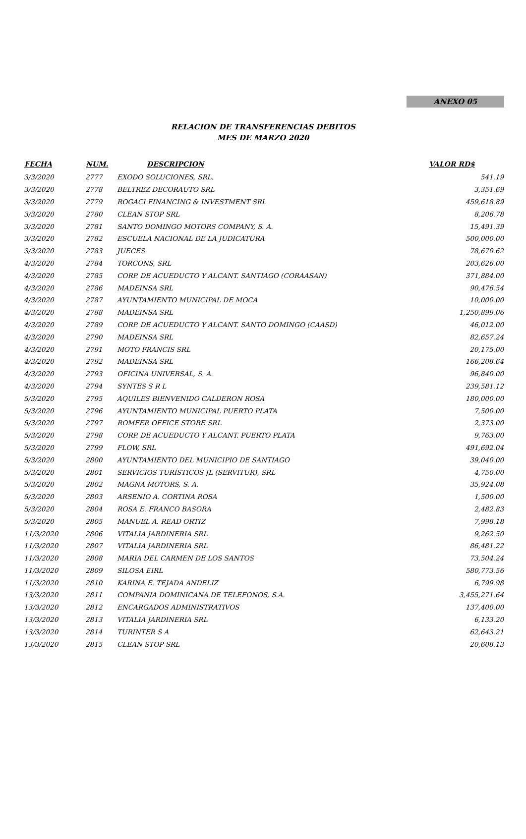ANEXO 05
RELACION DE TRANSFERENCIAS DEBITOS
MES DE MARZO 2020
| FECHA | NUM. | DESCRIPCION | VALOR RD$ |
| --- | --- | --- | --- |
| 3/3/2020 | 2777 | EXODO SOLUCIONES, SRL. | 541.19 |
| 3/3/2020 | 2778 | BELTREZ DECORAUTO SRL | 3,351.69 |
| 3/3/2020 | 2779 | ROGACI FINANCING & INVESTMENT SRL | 459,618.89 |
| 3/3/2020 | 2780 | CLEAN STOP SRL | 8,206.78 |
| 3/3/2020 | 2781 | SANTO DOMINGO MOTORS COMPANY, S. A. | 15,491.39 |
| 3/3/2020 | 2782 | ESCUELA NACIONAL DE LA JUDICATURA | 500,000.00 |
| 3/3/2020 | 2783 | JUECES | 78,670.62 |
| 4/3/2020 | 2784 | TORCONS, SRL | 203,626.00 |
| 4/3/2020 | 2785 | CORP. DE ACUEDUCTO Y ALCANT. SANTIAGO (CORAASAN) | 371,884.00 |
| 4/3/2020 | 2786 | MADEINSA SRL | 90,476.54 |
| 4/3/2020 | 2787 | AYUNTAMIENTO MUNICIPAL DE MOCA | 10,000.00 |
| 4/3/2020 | 2788 | MADEINSA SRL | 1,250,899.06 |
| 4/3/2020 | 2789 | CORP. DE ACUEDUCTO Y ALCANT. SANTO DOMINGO (CAASD) | 46,012.00 |
| 4/3/2020 | 2790 | MADEINSA SRL | 82,657.24 |
| 4/3/2020 | 2791 | MOTO FRANCIS SRL | 20,175.00 |
| 4/3/2020 | 2792 | MADEINSA SRL | 166,208.64 |
| 4/3/2020 | 2793 | OFICINA UNIVERSAL, S. A. | 96,840.00 |
| 4/3/2020 | 2794 | SYNTES S R L | 239,581.12 |
| 5/3/2020 | 2795 | AQUILES BIENVENIDO CALDERON ROSA | 180,000.00 |
| 5/3/2020 | 2796 | AYUNTAMIENTO MUNICIPAL PUERTO PLATA | 7,500.00 |
| 5/3/2020 | 2797 | ROMFER OFFICE STORE SRL | 2,373.00 |
| 5/3/2020 | 2798 | CORP. DE ACUEDUCTO Y ALCANT. PUERTO PLATA | 9,763.00 |
| 5/3/2020 | 2799 | FLOW, SRL | 491,692.04 |
| 5/3/2020 | 2800 | AYUNTAMIENTO DEL MUNICIPIO DE SANTIAGO | 39,040.00 |
| 5/3/2020 | 2801 | SERVICIOS TURÍSTICOS JL (SERVITUR), SRL | 4,750.00 |
| 5/3/2020 | 2802 | MAGNA MOTORS, S. A. | 35,924.08 |
| 5/3/2020 | 2803 | ARSENIO A. CORTINA ROSA | 1,500.00 |
| 5/3/2020 | 2804 | ROSA E. FRANCO BASORA | 2,482.83 |
| 5/3/2020 | 2805 | MANUEL A. READ ORTIZ | 7,998.18 |
| 11/3/2020 | 2806 | VITALIA JARDINERIA SRL | 9,262.50 |
| 11/3/2020 | 2807 | VITALIA JARDINERIA SRL | 86,481.22 |
| 11/3/2020 | 2808 | MARIA DEL CARMEN DE LOS SANTOS | 73,504.24 |
| 11/3/2020 | 2809 | SILOSA EIRL | 580,773.56 |
| 11/3/2020 | 2810 | KARINA E. TEJADA ANDELIZ | 6,799.98 |
| 13/3/2020 | 2811 | COMPANIA DOMINICANA DE TELEFONOS, S.A. | 3,455,271.64 |
| 13/3/2020 | 2812 | ENCARGADOS ADMINISTRATIVOS | 137,400.00 |
| 13/3/2020 | 2813 | VITALIA JARDINERIA SRL | 6,133.20 |
| 13/3/2020 | 2814 | TURINTER S A | 62,643.21 |
| 13/3/2020 | 2815 | CLEAN STOP SRL | 20,608.13 |